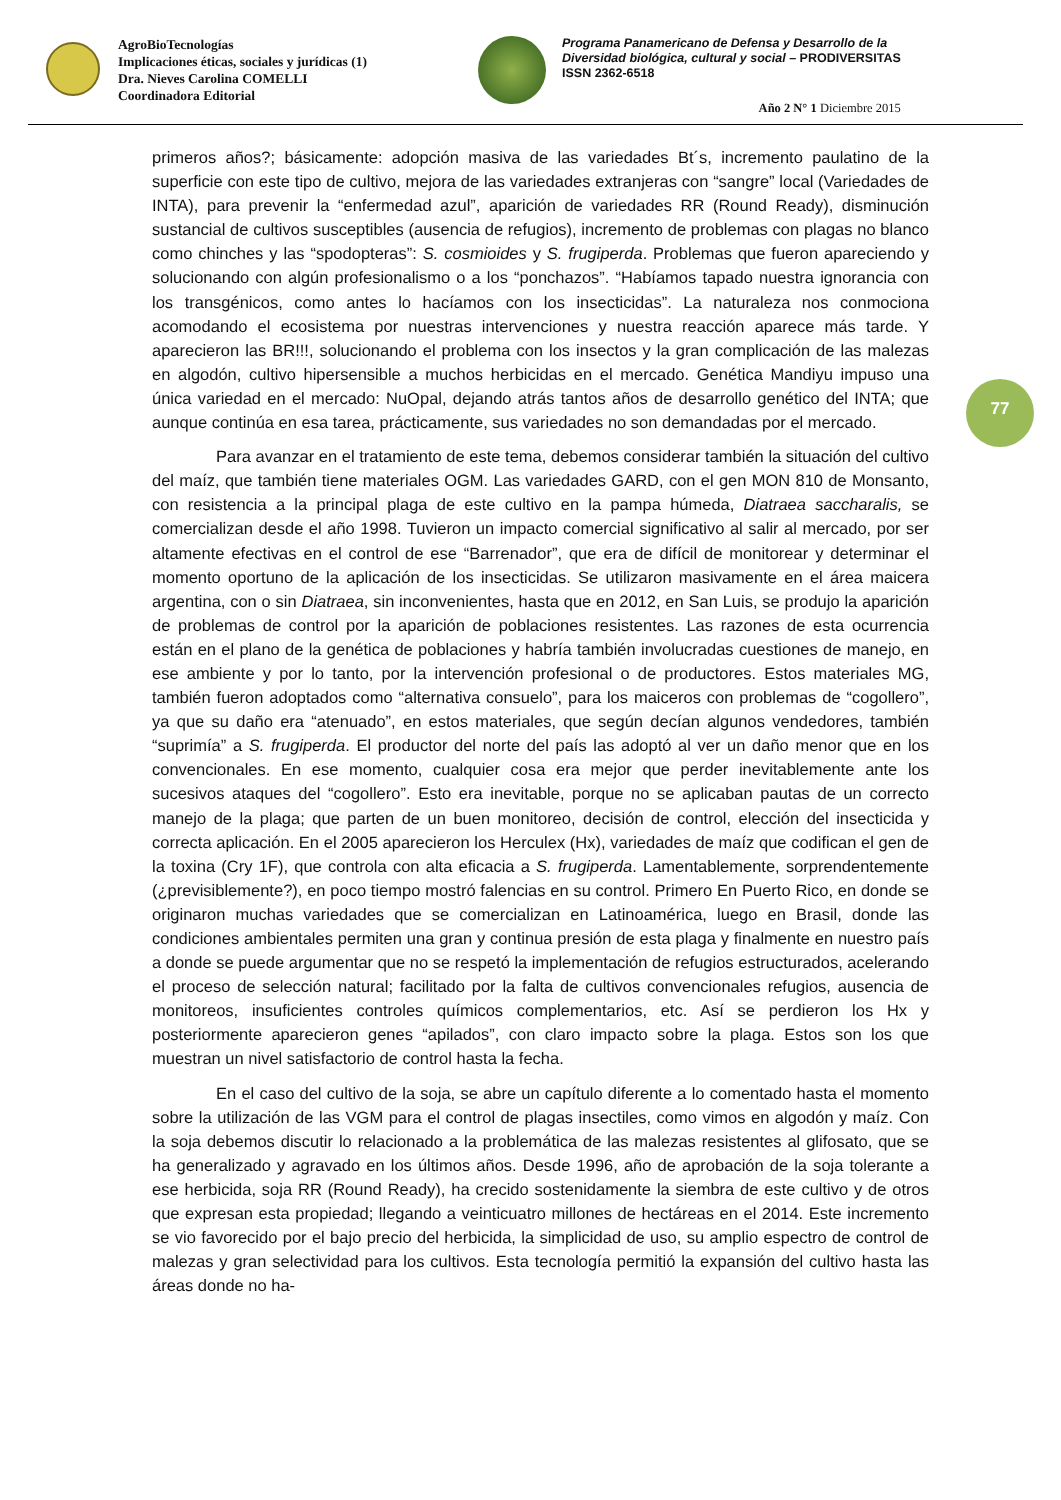AgroBioTecnologías
Implicaciones éticas, sociales y jurídicas (1)
Dra. Nieves Carolina COMELLI
Coordinadora Editorial
Programa Panamericano de Defensa y Desarrollo de la
Diversidad biológica, cultural y social – PRODIVERSITAS
ISSN 2362-6518
Año 2 N° 1 Diciembre 2015
77
primeros años?; básicamente: adopción masiva de las variedades Bt´s, incremento paulatino de la superficie con este tipo de cultivo, mejora de las variedades extranjeras con “sangre” local (Variedades de INTA), para prevenir la “enfermedad azul”, aparición de variedades RR (Round Ready), disminución sustancial de cultivos susceptibles (ausencia de refugios), incremento de problemas con plagas no blanco como chinches y las “spodopteras”: S. cosmioides y S. frugiperda. Problemas que fueron apareciendo y solucionando con algún profesionalismo o a los “ponchazos”. “Habíamos tapado nuestra ignorancia con los transgénicos, como antes lo hacíamos con los insecticidas”. La naturaleza nos conmociona acomodando el ecosistema por nuestras intervenciones y nuestra reacción aparece más tarde. Y aparecieron las BR!!!, solucionando el problema con los insectos y la gran complicación de las malezas en algodón, cultivo hipersensible a muchos herbicidas en el mercado. Genética Mandiyu impuso una única variedad en el mercado: NuOpal, dejando atrás tantos años de desarrollo genético del INTA; que aunque continúa en esa tarea, prácticamente, sus variedades no son demandadas por el mercado.
Para avanzar en el tratamiento de este tema, debemos considerar también la situación del cultivo del maíz, que también tiene materiales OGM. Las variedades GARD, con el gen MON 810 de Monsanto, con resistencia a la principal plaga de este cultivo en la pampa húmeda, Diatraea saccharalis, se comercializan desde el año 1998. Tuvieron un impacto comercial significativo al salir al mercado, por ser altamente efectivas en el control de ese “Barrenador”, que era de difícil de monitorear y determinar el momento oportuno de la aplicación de los insecticidas. Se utilizaron masivamente en el área maicera argentina, con o sin Diatraea, sin inconvenientes, hasta que en 2012, en San Luis, se produjo la aparición de problemas de control por la aparición de poblaciones resistentes. Las razones de esta ocurrencia están en el plano de la genética de poblaciones y habría también involucradas cuestiones de manejo, en ese ambiente y por lo tanto, por la intervención profesional o de productores. Estos materiales MG, también fueron adoptados como “alternativa consuelo”, para los maiceros con problemas de “cogollero”, ya que su daño era “atenuado”, en estos materiales, que según decían algunos vendedores, también “suprimía” a S. frugiperda. El productor del norte del país las adoptó al ver un daño menor que en los convencionales. En ese momento, cualquier cosa era mejor que perder inevitablemente ante los sucesivos ataques del “cogollero”. Esto era inevitable, porque no se aplicaban pautas de un correcto manejo de la plaga; que parten de un buen monitoreo, decisión de control, elección del insecticida y correcta aplicación. En el 2005 aparecieron los Herculex (Hx), variedades de maíz que codifican el gen de la toxina (Cry 1F), que controla con alta eficacia a S. frugiperda. Lamentablemente, sorprendentemente (¿previsiblemente?), en poco tiempo mostró falencias en su control. Primero En Puerto Rico, en donde se originaron muchas variedades que se comercializan en Latinoamérica, luego en Brasil, donde las condiciones ambientales permiten una gran y continua presión de esta plaga y finalmente en nuestro país a donde se puede argumentar que no se respetó la implementación de refugios estructurados, acelerando el proceso de selección natural; facilitado por la falta de cultivos convencionales refugios, ausencia de monitoreos, insuficientes controles químicos complementarios, etc. Así se perdieron los Hx y posteriormente aparecieron genes “apilados”, con claro impacto sobre la plaga. Estos son los que muestran un nivel satisfactorio de control hasta la fecha.
En el caso del cultivo de la soja, se abre un capítulo diferente a lo comentado hasta el momento sobre la utilización de las VGM para el control de plagas insectiles, como vimos en algodón y maíz. Con la soja debemos discutir lo relacionado a la problemática de las malezas resistentes al glifosato, que se ha generalizado y agravado en los últimos años. Desde 1996, año de aprobación de la soja tolerante a ese herbicida, soja RR (Round Ready), ha crecido sostenidamente la siembra de este cultivo y de otros que expresan esta propiedad; llegando a veinticuatro millones de hectáreas en el 2014. Este incremento se vio favorecido por el bajo precio del herbicida, la simplicidad de uso, su amplio espectro de control de malezas y gran selectividad para los cultivos. Esta tecnología permitió la expansión del cultivo hasta las áreas donde no ha-